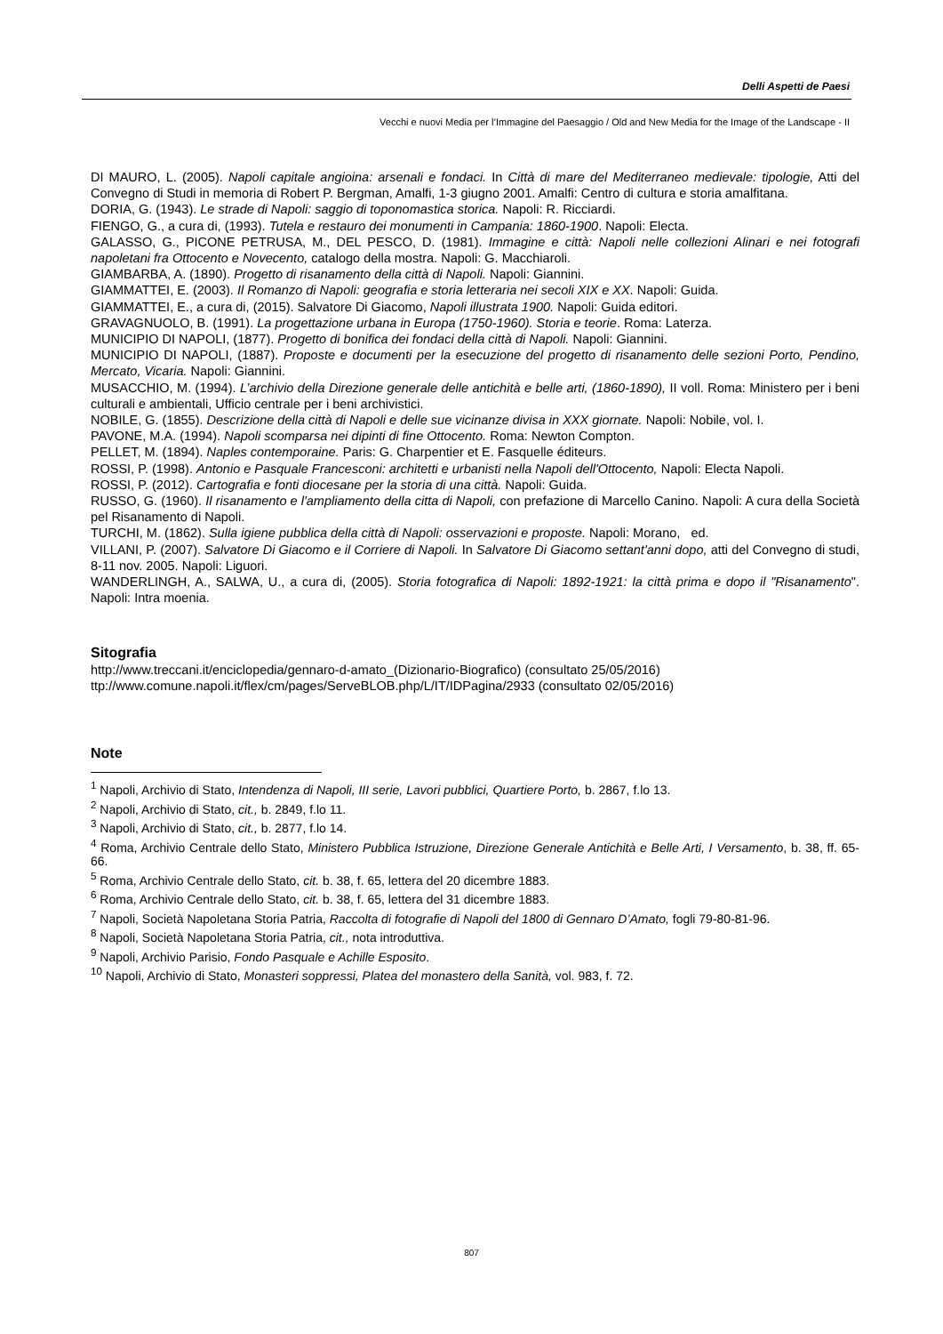Delli Aspetti de Paesi
Vecchi e nuovi Media per l’Immagine del Paesaggio / Old and New Media for the Image of the Landscape - II
DI MAURO, L. (2005). Napoli capitale angioina: arsenali e fondaci. In Città di mare del Mediterraneo medievale: tipologie, Atti del Convegno di Studi in memoria di Robert P. Bergman, Amalfi, 1-3 giugno 2001. Amalfi: Centro di cultura e storia amalfitana.
DORIA, G. (1943). Le strade di Napoli: saggio di toponomastica storica. Napoli: R. Ricciardi.
FIENGO, G., a cura di, (1993). Tutela e restauro dei monumenti in Campania: 1860-1900. Napoli: Electa.
GALASSO, G., PICONE PETRUSA, M., DEL PESCO, D. (1981). Immagine e città: Napoli nelle collezioni Alinari e nei fotografi napoletani fra Ottocento e Novecento, catalogo della mostra. Napoli: G. Macchiaroli.
GIAMBARBA, A. (1890). Progetto di risanamento della città di Napoli. Napoli: Giannini.
GIAMMATTEI, E. (2003). Il Romanzo di Napoli: geografia e storia letteraria nei secoli XIX e XX. Napoli: Guida.
GIAMMATTEI, E., a cura di, (2015). Salvatore Di Giacomo, Napoli illustrata 1900. Napoli: Guida editori.
GRAVAGNUOLO, B. (1991). La progettazione urbana in Europa (1750-1960). Storia e teorie. Roma: Laterza.
MUNICIPIO DI NAPOLI, (1877). Progetto di bonifica dei fondaci della città di Napoli. Napoli: Giannini.
MUNICIPIO DI NAPOLI, (1887). Proposte e documenti per la esecuzione del progetto di risanamento delle sezioni Porto, Pendino, Mercato, Vicaria. Napoli: Giannini.
MUSACCHIO, M. (1994). L’archivio della Direzione generale delle antichità e belle arti, (1860-1890), II voll. Roma: Ministero per i beni culturali e ambientali, Ufficio centrale per i beni archivistici.
NOBILE, G. (1855). Descrizione della città di Napoli e delle sue vicinanze divisa in XXX giornate. Napoli: Nobile, vol. I.
PAVONE, M.A. (1994). Napoli scomparsa nei dipinti di fine Ottocento. Roma: Newton Compton.
PELLET, M. (1894). Naples contemporaine. Paris: G. Charpentier et E. Fasquelle éditeurs.
ROSSI, P. (1998). Antonio e Pasquale Francesconi: architetti e urbanisti nella Napoli dell'Ottocento, Napoli: Electa Napoli.
ROSSI, P. (2012). Cartografia e fonti diocesane per la storia di una città. Napoli: Guida.
RUSSO, G. (1960). Il risanamento e l'ampliamento della citta di Napoli, con prefazione di Marcello Canino. Napoli: A cura della Società pel Risanamento di Napoli.
TURCHI, M. (1862). Sulla igiene pubblica della città di Napoli: osservazioni e proposte. Napoli: Morano, ed.
VILLANI, P. (2007). Salvatore Di Giacomo e il Corriere di Napoli. In Salvatore Di Giacomo settant'anni dopo, atti del Convegno di studi, 8-11 nov. 2005. Napoli: Liguori.
WANDERLINGH, A., SALWA, U., a cura di, (2005). Storia fotografica di Napoli: 1892-1921: la città prima e dopo il "Risanamento". Napoli: Intra moenia.
Sitografia
http://www.treccani.it/enciclopedia/gennaro-d-amato_(Dizionario-Biografico) (consultato 25/05/2016)
ttp://www.comune.napoli.it/flex/cm/pages/ServeBLOB.php/L/IT/IDPagina/2933 (consultato 02/05/2016)
Note
<sup>1</sup> Napoli, Archivio di Stato, Intendenza di Napoli, III serie, Lavori pubblici, Quartiere Porto, b. 2867, f.lo 13.
<sup>2</sup> Napoli, Archivio di Stato, cit., b. 2849, f.lo 11.
<sup>3</sup> Napoli, Archivio di Stato, cit., b. 2877, f.lo 14.
<sup>4</sup> Roma, Archivio Centrale dello Stato, Ministero Pubblica Istruzione, Direzione Generale Antichità e Belle Arti, I Versamento, b. 38, ff. 65-66.
<sup>5</sup> Roma, Archivio Centrale dello Stato, cit. b. 38, f. 65, lettera del 20 dicembre 1883.
<sup>6</sup> Roma, Archivio Centrale dello Stato, cit. b. 38, f. 65, lettera del 31 dicembre 1883.
<sup>7</sup> Napoli, Società Napoletana Storia Patria, Raccolta di fotografie di Napoli del 1800 di Gennaro D’Amato, fogli 79-80-81-96.
<sup>8</sup> Napoli, Società Napoletana Storia Patria, cit., nota introduttiva.
<sup>9</sup> Napoli, Archivio Parisio, Fondo Pasquale e Achille Esposito.
<sup>10</sup> Napoli, Archivio di Stato, Monasteri soppressi, Platea del monastero della Sanità, vol. 983, f. 72.
807